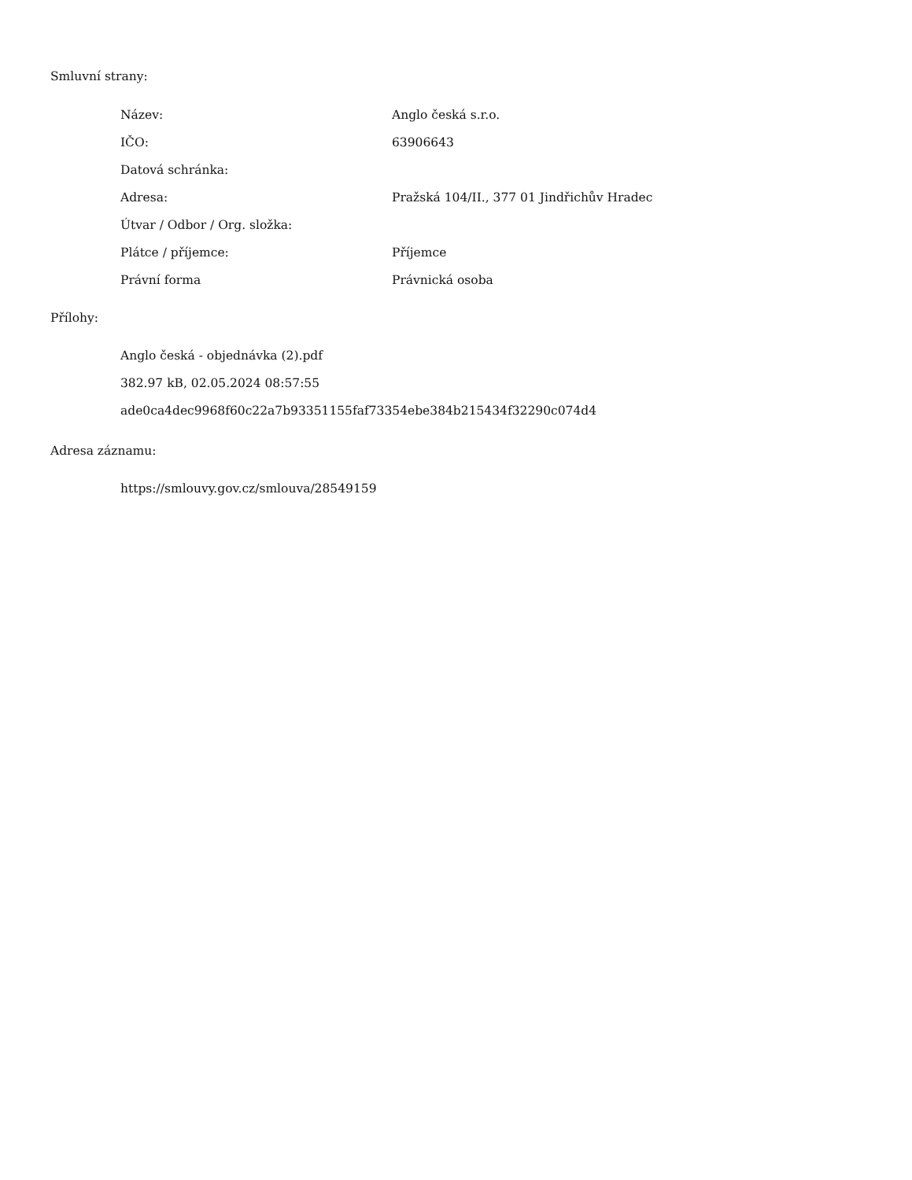Smluvní strany:
| Název: | Anglo česká s.r.o. |
| IČO: | 63906643 |
| Datová schránka: | |
| Adresa: | Pražská 104/II., 377 01 Jindřichův Hradec |
| Útvar / Odbor / Org. složka: | |
| Plátce / příjemce: | Příjemce |
| Právní forma | Právnická osoba |
Přílohy:
Anglo česká - objednávka (2).pdf
382.97 kB, 02.05.2024 08:57:55
ade0ca4dec9968f60c22a7b93351155faf73354ebe384b215434f32290c074d4
Adresa záznamu:
https://smlouvy.gov.cz/smlouva/28549159